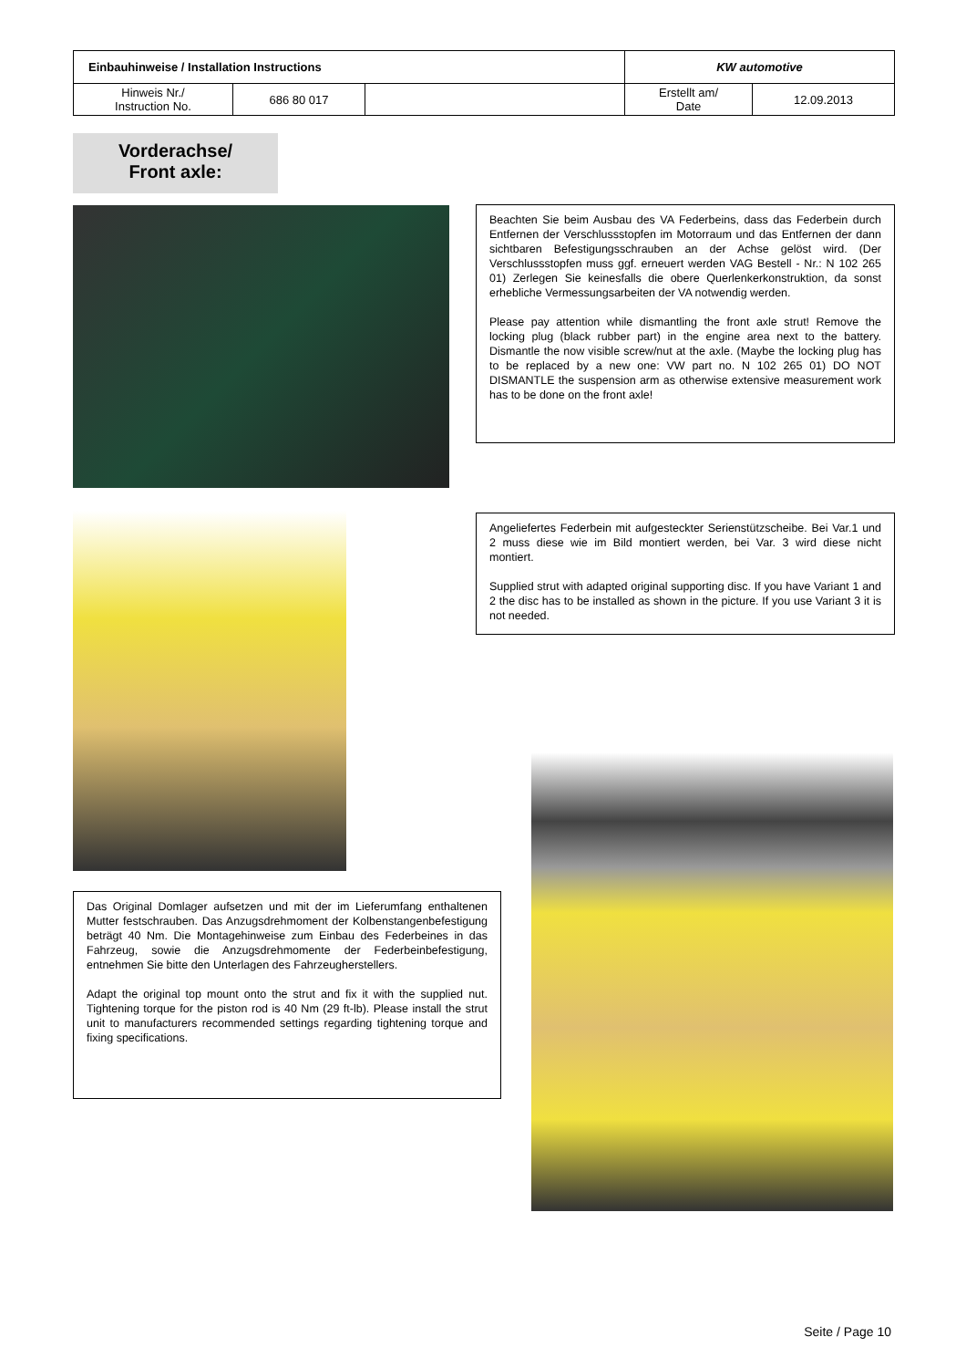| Einbauhinweise / Installation Instructions | | | KW automotive | |
| Hinweis Nr./ Instruction No. | 686 80 017 | | Erstellt am/ Date | 12.09.2013 |
Vorderachse/
Front axle:
Beachten Sie beim Ausbau des VA Federbeins, dass das Federbein durch Entfernen der Verschlussstopfen im Motorraum und das Entfernen der dann sichtbaren Befestigungsschrauben an der Achse gelöst wird. (Der Verschlussstopfen muss ggf. erneuert werden VAG Bestell - Nr.: N 102 265 01) Zerlegen Sie keinesfalls die obere Querlenkerkonstruktion, da sonst erhebliche Vermessungsarbeiten der VA notwendig werden.
Please pay attention while dismantling the front axle strut! Remove the locking plug (black rubber part) in the engine area next to the battery. Dismantle the now visible screw/nut at the axle. (Maybe the locking plug has to be replaced by a new one: VW part no. N 102 265 01) DO NOT DISMANTLE the suspension arm as otherwise extensive measurement work has to be done on the front axle!
Angeliefertes Federbein mit aufgesteckter Serienstützscheibe. Bei Var.1 und 2 muss diese wie im Bild montiert werden, bei Var. 3 wird diese nicht montiert.
Supplied strut with adapted original supporting disc. If you have Variant 1 and 2 the disc has to be installed as shown in the picture. If you use Variant 3 it is not needed.
Das Original Domlager aufsetzen und mit der im Lieferumfang enthaltenen Mutter festschrauben. Das Anzugsdrehmoment der Kolbenstangenbefestigung beträgt 40 Nm. Die Montagehinweise zum Einbau des Federbeines in das Fahrzeug, sowie die Anzugsdrehmomente der Federbeinbefestigung, entnehmen Sie bitte den Unterlagen des Fahrzeugherstellers.
Adapt the original top mount onto the strut and fix it with the supplied nut. Tightening torque for the piston rod is 40 Nm (29 ft-lb). Please install the strut unit to manufacturers recommended settings regarding tightening torque and fixing specifications.
Seite / Page 10